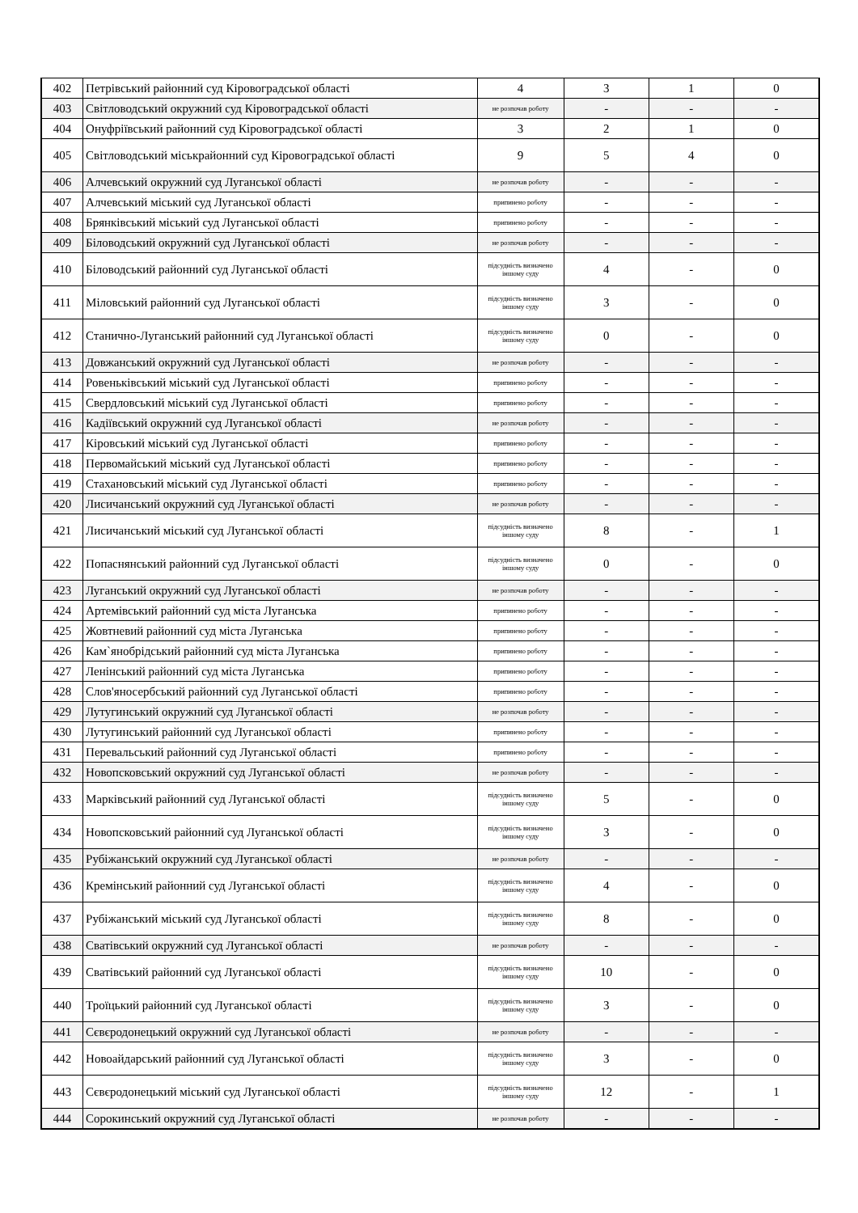| 402 | Петрівський районний суд Кіровоградської області | 4 | 3 | 1 | 0 |
| 403 | Світловодський окружний суд Кіровоградської області | не розпочав роботу | - | - | - |
| 404 | Онуфріївський районний суд Кіровоградської області | 3 | 2 | 1 | 0 |
| 405 | Світловодський міськрайонний суд Кіровоградської області | 9 | 5 | 4 | 0 |
| 406 | Алчевський окружний суд Луганської області | не розпочав роботу | - | - | - |
| 407 | Алчевський міський суд Луганської області | припинено роботу | - | - | - |
| 408 | Брянківський міський суд Луганської області | припинено роботу | - | - | - |
| 409 | Біловодський окружний суд Луганської області | не розпочав роботу | - | - | - |
| 410 | Біловодський районний суд Луганської області | підсудність визначено іншому суду | 4 | - | 0 |
| 411 | Міловський районний суд Луганської області | підсудність визначено іншому суду | 3 | - | 0 |
| 412 | Станично-Луганський районний суд Луганської області | підсудність визначено іншому суду | 0 | - | 0 |
| 413 | Довжанський окружний суд Луганської області | не розпочав роботу | - | - | - |
| 414 | Ровеньківський міський суд Луганської області | припинено роботу | - | - | - |
| 415 | Свердловський міський суд Луганської області | припинено роботу | - | - | - |
| 416 | Кадіївський окружний суд Луганської області | не розпочав роботу | - | - | - |
| 417 | Кіровський міський суд Луганської області | припинено роботу | - | - | - |
| 418 | Первомайський міський суд Луганської області | припинено роботу | - | - | - |
| 419 | Стахановський міський суд Луганської області | припинено роботу | - | - | - |
| 420 | Лисичанський окружний суд Луганської області | не розпочав роботу | - | - | - |
| 421 | Лисичанський міський суд Луганської області | підсудність визначено іншому суду | 8 | - | 1 |
| 422 | Попаснянський районний суд Луганської області | підсудність визначено іншому суду | 0 | - | 0 |
| 423 | Луганський окружний суд Луганської області | не розпочав роботу | - | - | - |
| 424 | Артемівський районний суд міста Луганська | припинено роботу | - | - | - |
| 425 | Жовтневий районний суд міста Луганська | припинено роботу | - | - | - |
| 426 | Кам`янобрідський районний суд міста Луганська | припинено роботу | - | - | - |
| 427 | Ленінський районний суд міста Луганська | припинено роботу | - | - | - |
| 428 | Слов'яносербський районний суд Луганської області | припинено роботу | - | - | - |
| 429 | Лутугинський окружний суд Луганської області | не розпочав роботу | - | - | - |
| 430 | Лутугинський районний суд Луганської області | припинено роботу | - | - | - |
| 431 | Перевальський районний суд Луганської області | припинено роботу | - | - | - |
| 432 | Новопсковський окружний суд Луганської області | не розпочав роботу | - | - | - |
| 433 | Марківський районний суд Луганської області | підсудність визначено іншому суду | 5 | - | 0 |
| 434 | Новопсковський районний суд Луганської області | підсудність визначено іншому суду | 3 | - | 0 |
| 435 | Рубіжанський окружний суд Луганської області | не розпочав роботу | - | - | - |
| 436 | Кремінський районний суд Луганської області | підсудність визначено іншому суду | 4 | - | 0 |
| 437 | Рубіжанський міський суд Луганської області | підсудність визначено іншому суду | 8 | - | 0 |
| 438 | Сватівський окружний суд Луганської області | не розпочав роботу | - | - | - |
| 439 | Сватівський районний суд Луганської області | підсудність визначено іншому суду | 10 | - | 0 |
| 440 | Троїцький районний суд Луганської області | підсудність визначено іншому суду | 3 | - | 0 |
| 441 | Сєвєродонецький окружний суд Луганської області | не розпочав роботу | - | - | - |
| 442 | Новоайдарський районний суд Луганської області | підсудність визначено іншому суду | 3 | - | 0 |
| 443 | Сєвєродонецький міський суд Луганської області | підсудність визначено іншому суду | 12 | - | 1 |
| 444 | Сорокинський окружний суд Луганської області | не розпочав роботу | - | - | - |